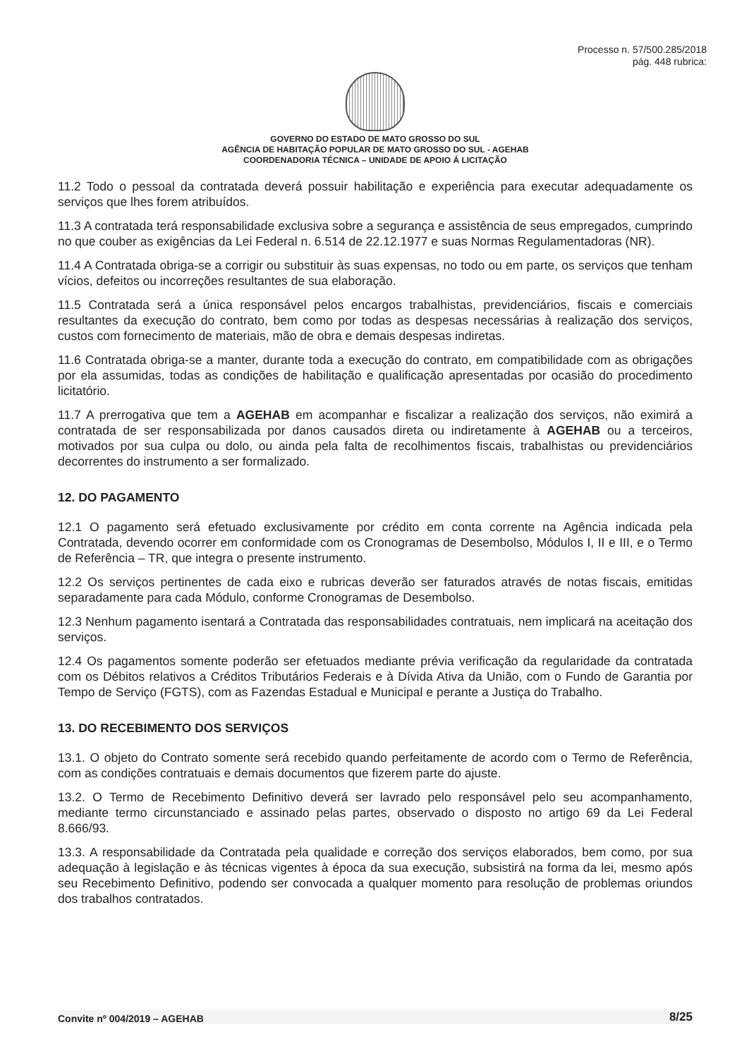Processo n. 57/500.285/2018
pág. 448 rubrica:
GOVERNO DO ESTADO DE MATO GROSSO DO SUL
AGÊNCIA DE HABITAÇÃO POPULAR DE MATO GROSSO DO SUL - AGEHAB
COORDENADORIA TÉCNICA – UNIDADE DE APOIO Á LICITAÇÃO
11.2 Todo o pessoal da contratada deverá possuir habilitação e experiência para executar adequadamente os serviços que lhes forem atribuídos.
11.3 A contratada terá responsabilidade exclusiva sobre a segurança e assistência de seus empregados, cumprindo no que couber as exigências da Lei Federal n. 6.514 de 22.12.1977 e suas Normas Regulamentadoras (NR).
11.4 A Contratada obriga-se a corrigir ou substituir às suas expensas, no todo ou em parte, os serviços que tenham vícios, defeitos ou incorreções resultantes de sua elaboração.
11.5 Contratada será a única responsável pelos encargos trabalhistas, previdenciários, fiscais e comerciais resultantes da execução do contrato, bem como por todas as despesas necessárias à realização dos serviços, custos com fornecimento de materiais, mão de obra e demais despesas indiretas.
11.6 Contratada obriga-se a manter, durante toda a execução do contrato, em compatibilidade com as obrigações por ela assumidas, todas as condições de habilitação e qualificação apresentadas por ocasião do procedimento licitatório.
11.7 A prerrogativa que tem a AGEHAB em acompanhar e fiscalizar a realização dos serviços, não eximirá a contratada de ser responsabilizada por danos causados direta ou indiretamente à AGEHAB ou a terceiros, motivados por sua culpa ou dolo, ou ainda pela falta de recolhimentos fiscais, trabalhistas ou previdenciários decorrentes do instrumento a ser formalizado.
12. DO PAGAMENTO
12.1 O pagamento será efetuado exclusivamente por crédito em conta corrente na Agência indicada pela Contratada, devendo ocorrer em conformidade com os Cronogramas de Desembolso, Módulos I, II e III, e o Termo de Referência – TR, que integra o presente instrumento.
12.2 Os serviços pertinentes de cada eixo e rubricas deverão ser faturados através de notas fiscais, emitidas separadamente para cada Módulo, conforme Cronogramas de Desembolso.
12.3 Nenhum pagamento isentará a Contratada das responsabilidades contratuais, nem implicará na aceitação dos serviços.
12.4 Os pagamentos somente poderão ser efetuados mediante prévia verificação da regularidade da contratada com os Débitos relativos a Créditos Tributários Federais e à Dívida Ativa da União, com o Fundo de Garantia por Tempo de Serviço (FGTS), com as Fazendas Estadual e Municipal e perante a Justiça do Trabalho.
13. DO RECEBIMENTO DOS SERVIÇOS
13.1. O objeto do Contrato somente será recebido quando perfeitamente de acordo com o Termo de Referência, com as condições contratuais e demais documentos que fizerem parte do ajuste.
13.2. O Termo de Recebimento Definitivo deverá ser lavrado pelo responsável pelo seu acompanhamento, mediante termo circunstanciado e assinado pelas partes, observado o disposto no artigo 69 da Lei Federal 8.666/93.
13.3. A responsabilidade da Contratada pela qualidade e correção dos serviços elaborados, bem como, por sua adequação à legislação e às técnicas vigentes à época da sua execução, subsistirá na forma da lei, mesmo após seu Recebimento Definitivo, podendo ser convocada a qualquer momento para resolução de problemas oriundos dos trabalhos contratados.
Convite nº 004/2019 – AGEHAB 8/25